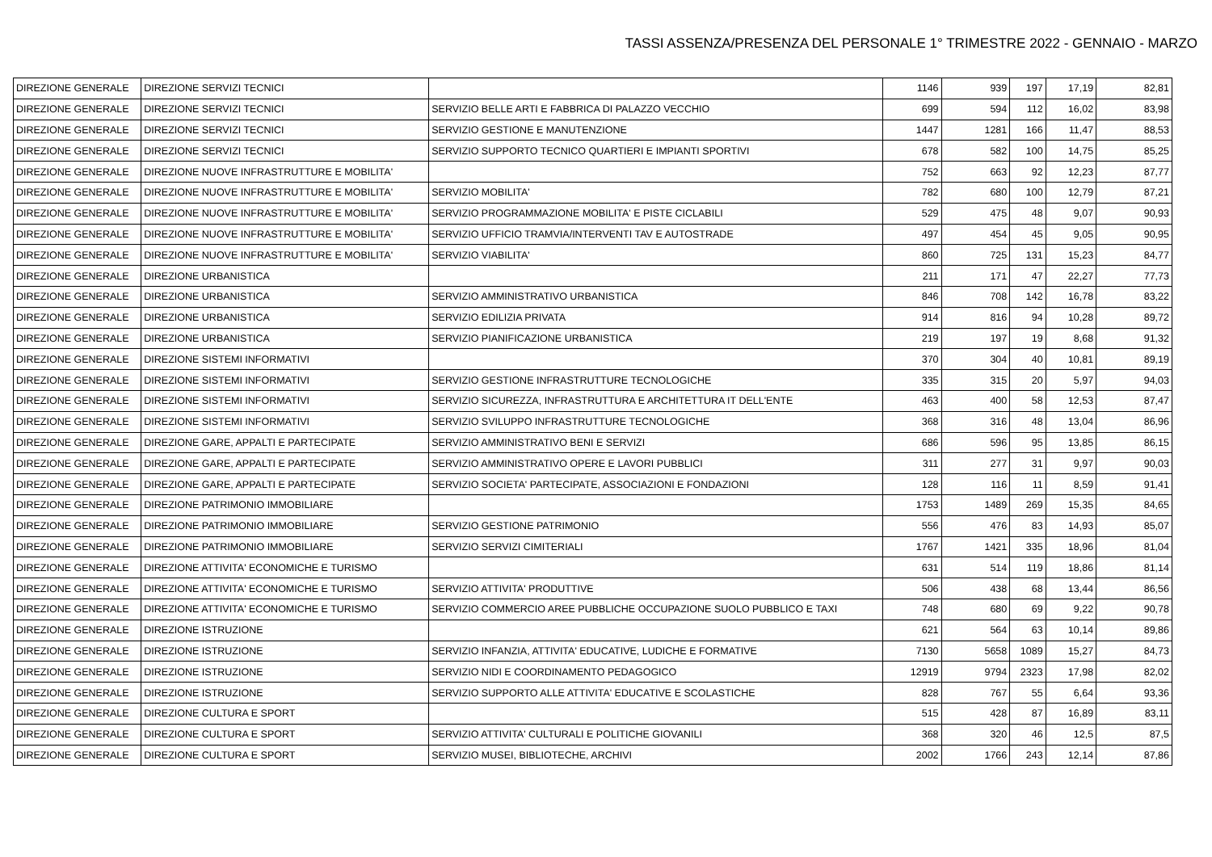TASSI ASSENZA/PRESENZA DEL PERSONALE 1° TRIMESTRE 2022 - GENNAIO - MARZO
| DIREZIONE GENERALE | DIREZIONE SERVIZI TECNICI | | 1146 | 939 | 197 | 17,19 | 82,81 |
| DIREZIONE GENERALE | DIREZIONE SERVIZI TECNICI | SERVIZIO BELLE ARTI E FABBRICA DI PALAZZO VECCHIO | 699 | 594 | 112 | 16,02 | 83,98 |
| DIREZIONE GENERALE | DIREZIONE SERVIZI TECNICI | SERVIZIO GESTIONE E MANUTENZIONE | 1447 | 1281 | 166 | 11,47 | 88,53 |
| DIREZIONE GENERALE | DIREZIONE SERVIZI TECNICI | SERVIZIO SUPPORTO TECNICO QUARTIERI E IMPIANTI SPORTIVI | 678 | 582 | 100 | 14,75 | 85,25 |
| DIREZIONE GENERALE | DIREZIONE NUOVE INFRASTRUTTURE E MOBILITA' | | 752 | 663 | 92 | 12,23 | 87,77 |
| DIREZIONE GENERALE | DIREZIONE NUOVE INFRASTRUTTURE E MOBILITA' | SERVIZIO MOBILITA' | 782 | 680 | 100 | 12,79 | 87,21 |
| DIREZIONE GENERALE | DIREZIONE NUOVE INFRASTRUTTURE E MOBILITA' | SERVIZIO PROGRAMMAZIONE MOBILITA' E PISTE CICLABILI | 529 | 475 | 48 | 9,07 | 90,93 |
| DIREZIONE GENERALE | DIREZIONE NUOVE INFRASTRUTTURE E MOBILITA' | SERVIZIO UFFICIO TRAMVIA/INTERVENTI TAV E AUTOSTRADE | 497 | 454 | 45 | 9,05 | 90,95 |
| DIREZIONE GENERALE | DIREZIONE NUOVE INFRASTRUTTURE E MOBILITA' | SERVIZIO VIABILITA' | 860 | 725 | 131 | 15,23 | 84,77 |
| DIREZIONE GENERALE | DIREZIONE URBANISTICA | | 211 | 171 | 47 | 22,27 | 77,73 |
| DIREZIONE GENERALE | DIREZIONE URBANISTICA | SERVIZIO AMMINISTRATIVO URBANISTICA | 846 | 708 | 142 | 16,78 | 83,22 |
| DIREZIONE GENERALE | DIREZIONE URBANISTICA | SERVIZIO EDILIZIA PRIVATA | 914 | 816 | 94 | 10,28 | 89,72 |
| DIREZIONE GENERALE | DIREZIONE URBANISTICA | SERVIZIO PIANIFICAZIONE URBANISTICA | 219 | 197 | 19 | 8,68 | 91,32 |
| DIREZIONE GENERALE | DIREZIONE SISTEMI INFORMATIVI | | 370 | 304 | 40 | 10,81 | 89,19 |
| DIREZIONE GENERALE | DIREZIONE SISTEMI INFORMATIVI | SERVIZIO GESTIONE INFRASTRUTTURE TECNOLOGICHE | 335 | 315 | 20 | 5,97 | 94,03 |
| DIREZIONE GENERALE | DIREZIONE SISTEMI INFORMATIVI | SERVIZIO SICUREZZA, INFRASTRUTTURA E ARCHITETTURA IT DELL'ENTE | 463 | 400 | 58 | 12,53 | 87,47 |
| DIREZIONE GENERALE | DIREZIONE SISTEMI INFORMATIVI | SERVIZIO SVILUPPO INFRASTRUTTURE TECNOLOGICHE | 368 | 316 | 48 | 13,04 | 86,96 |
| DIREZIONE GENERALE | DIREZIONE GARE, APPALTI E PARTECIPATE | SERVIZIO AMMINISTRATIVO BENI E SERVIZI | 686 | 596 | 95 | 13,85 | 86,15 |
| DIREZIONE GENERALE | DIREZIONE GARE, APPALTI E PARTECIPATE | SERVIZIO AMMINISTRATIVO OPERE E LAVORI PUBBLICI | 311 | 277 | 31 | 9,97 | 90,03 |
| DIREZIONE GENERALE | DIREZIONE GARE, APPALTI E PARTECIPATE | SERVIZIO SOCIETA' PARTECIPATE, ASSOCIAZIONI E FONDAZIONI | 128 | 116 | 11 | 8,59 | 91,41 |
| DIREZIONE GENERALE | DIREZIONE PATRIMONIO IMMOBILIARE | | 1753 | 1489 | 269 | 15,35 | 84,65 |
| DIREZIONE GENERALE | DIREZIONE PATRIMONIO IMMOBILIARE | SERVIZIO GESTIONE PATRIMONIO | 556 | 476 | 83 | 14,93 | 85,07 |
| DIREZIONE GENERALE | DIREZIONE PATRIMONIO IMMOBILIARE | SERVIZIO SERVIZI CIMITERIALI | 1767 | 1421 | 335 | 18,96 | 81,04 |
| DIREZIONE GENERALE | DIREZIONE ATTIVITA' ECONOMICHE E TURISMO | | 631 | 514 | 119 | 18,86 | 81,14 |
| DIREZIONE GENERALE | DIREZIONE ATTIVITA' ECONOMICHE E TURISMO | SERVIZIO ATTIVITA' PRODUTTIVE | 506 | 438 | 68 | 13,44 | 86,56 |
| DIREZIONE GENERALE | DIREZIONE ATTIVITA' ECONOMICHE E TURISMO | SERVIZIO COMMERCIO AREE PUBBLICHE OCCUPAZIONE SUOLO PUBBLICO E TAXI | 748 | 680 | 69 | 9,22 | 90,78 |
| DIREZIONE GENERALE | DIREZIONE ISTRUZIONE | | 621 | 564 | 63 | 10,14 | 89,86 |
| DIREZIONE GENERALE | DIREZIONE ISTRUZIONE | SERVIZIO INFANZIA, ATTIVITA' EDUCATIVE, LUDICHE E FORMATIVE | 7130 | 5658 | 1089 | 15,27 | 84,73 |
| DIREZIONE GENERALE | DIREZIONE ISTRUZIONE | SERVIZIO NIDI E COORDINAMENTO PEDAGOGICO | 12919 | 9794 | 2323 | 17,98 | 82,02 |
| DIREZIONE GENERALE | DIREZIONE ISTRUZIONE | SERVIZIO SUPPORTO ALLE ATTIVITA' EDUCATIVE E SCOLASTICHE | 828 | 767 | 55 | 6,64 | 93,36 |
| DIREZIONE GENERALE | DIREZIONE CULTURA E SPORT | | 515 | 428 | 87 | 16,89 | 83,11 |
| DIREZIONE GENERALE | DIREZIONE CULTURA E SPORT | SERVIZIO ATTIVITA' CULTURALI E POLITICHE GIOVANILI | 368 | 320 | 46 | 12,5 | 87,5 |
| DIREZIONE GENERALE | DIREZIONE CULTURA E SPORT | SERVIZIO MUSEI, BIBLIOTECHE, ARCHIVI | 2002 | 1766 | 243 | 12,14 | 87,86 |